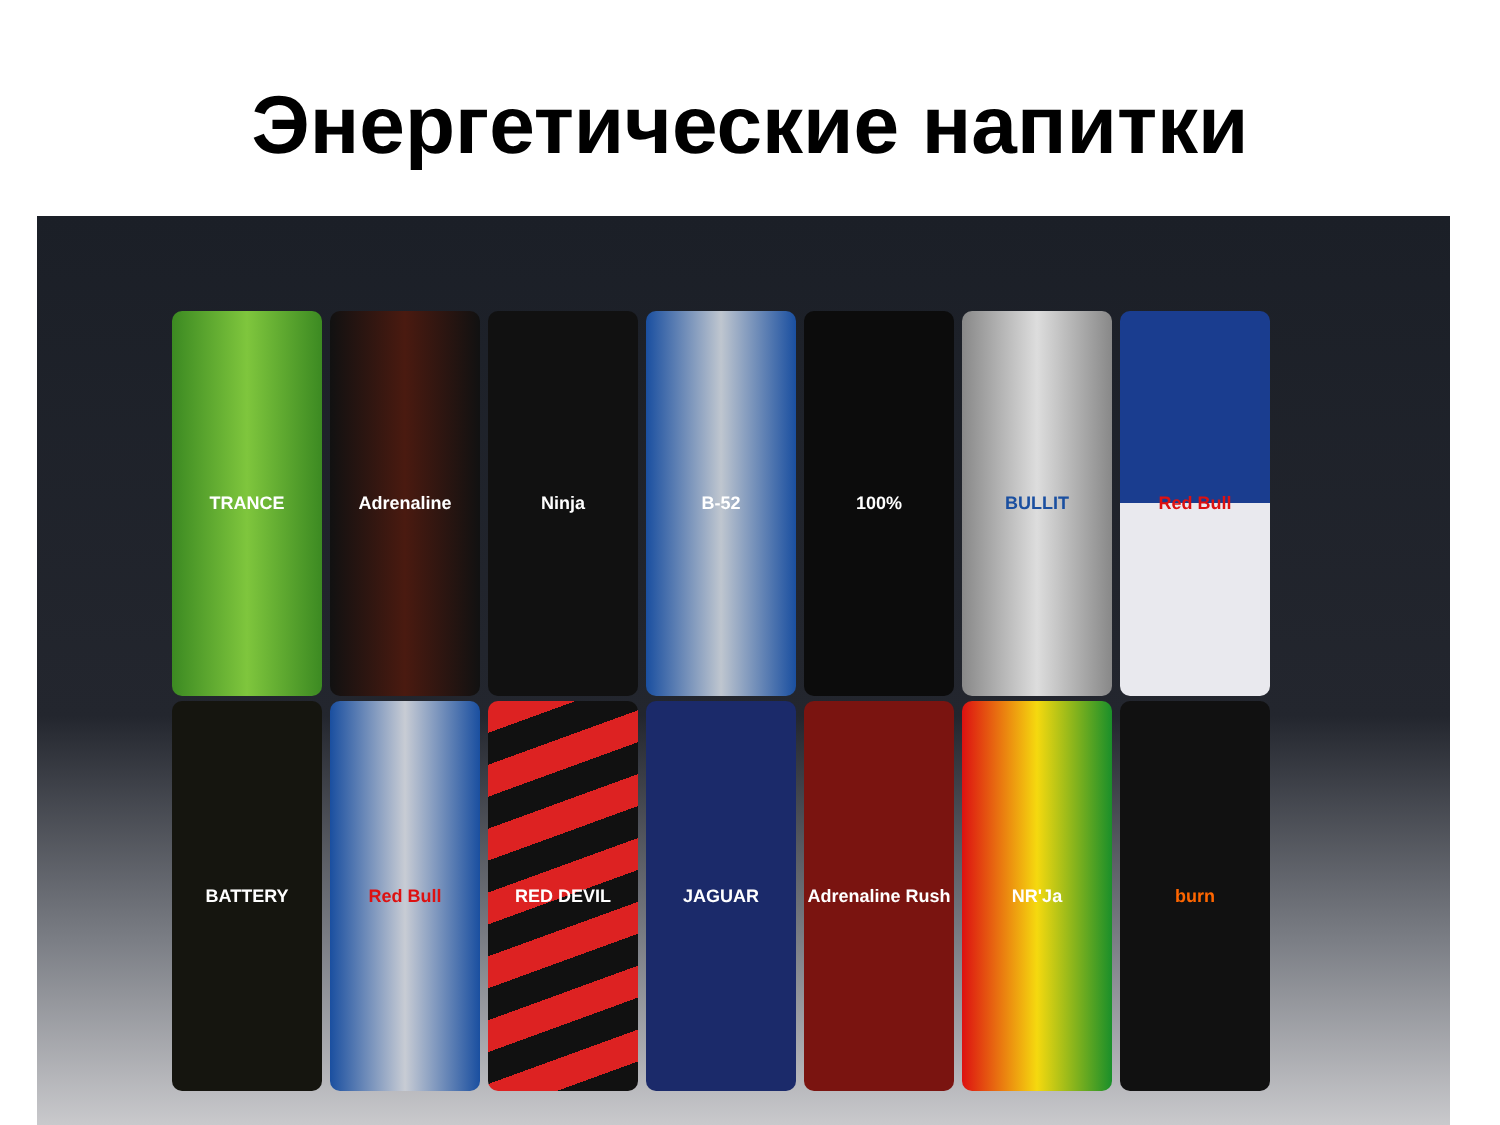Энергетические напитки
TRANCE Adrenaline Ninja B-52 100% BULLIT Red Bull
BATTERY Red Bull RED DEVIL JAGUAR Adrenaline Rush
NR'Ja burn